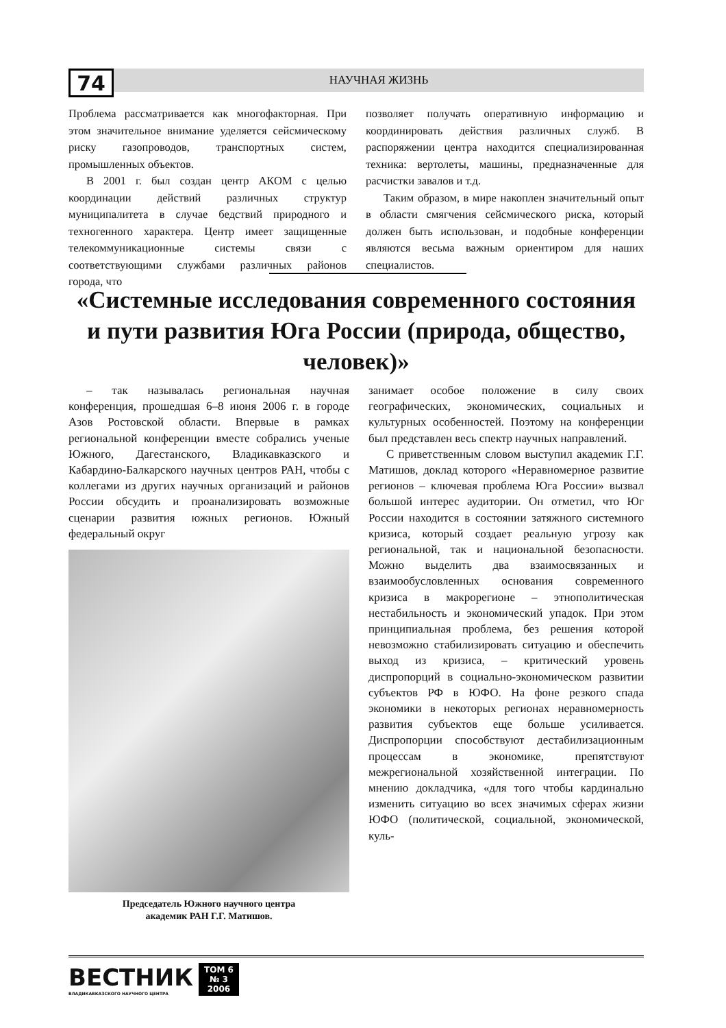74
НАУЧНАЯ ЖИЗНЬ
Проблема рассматривается как многофакторная. При этом значительное внимание уделяется сейсмическому риску газопроводов, транспортных систем, промышленных объектов.
В 2001 г. был создан центр АКОМ с целью координации действий различных структур муниципалитета в случае бедствий природного и техногенного характера. Центр имеет защищенные телекоммуникационные системы связи с соответствующими службами различных районов города, что
позволяет получать оперативную информацию и координировать действия различных служб. В распоряжении центра находится специализированная техника: вертолеты, машины, предназначенные для расчистки завалов и т.д.
Таким образом, в мире накоплен значительный опыт в области смягчения сейсмического риска, который должен быть использован, и подобные конференции являются весьма важным ориентиром для наших специалистов.
«Системные исследования современного состояния и пути развития Юга России (природа, общество, человек)»
– так называлась региональная научная конференция, прошедшая 6–8 июня 2006 г. в городе Азов Ростовской области. Впервые в рамках региональной конференции вместе собрались ученые Южного, Дагестанского, Владикавказского и Кабардино-Балкарского научных центров РАН, чтобы с коллегами из других научных организаций и районов России обсудить и проанализировать возможные сценарии развития южных регионов. Южный федеральный округ
Председатель Южного научного центра
академик РАН Г.Г. Матишов.
занимает особое положение в силу своих географических, экономических, социальных и культурных особенностей. Поэтому на конференции был представлен весь спектр научных направлений.
С приветственным словом выступил академик Г.Г. Матишов, доклад которого «Неравномерное развитие регионов – ключевая проблема Юга России» вызвал большой интерес аудитории. Он отметил, что Юг России находится в состоянии затяжного системного кризиса, который создает реальную угрозу как региональной, так и национальной безопасности. Можно выделить два взаимосвязанных и взаимообусловленных основания современного кризиса в макрорегионе – этнополитическая нестабильность и экономический упадок. При этом принципиальная проблема, без решения которой невозможно стабилизировать ситуацию и обеспечить выход из кризиса, – критический уровень диспропорций в социально-экономическом развитии субъектов РФ в ЮФО. На фоне резкого спада экономики в некоторых регионах неравномерность развития субъектов еще больше усиливается. Диспропорции способствуют дестабилизационным процессам в экономике, препятствуют межрегиональной хозяйственной интеграции. По мнению докладчика, «для того чтобы кардинально изменить ситуацию во всех значимых сферах жизни ЮФО (политической, социальной, экономической, куль-
ВЕСТНИК
ВЛАДИКАВКАЗСКОГО НАУЧНОГО ЦЕНТРА
ТОМ 6
№ 3
2006